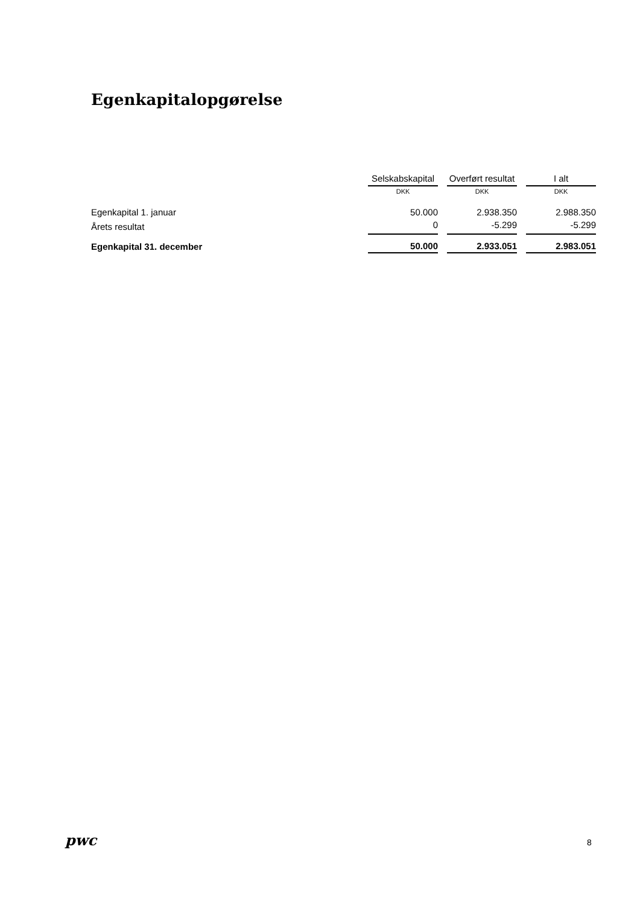Egenkapitalopgørelse
| | Selskabskapital | | Overført resultat | | I alt |
| --- | --- | --- | --- | --- | --- |
| | DKK | | DKK | | DKK |
| Egenkapital 1. januar | 50.000 | | 2.938.350 | | 2.988.350 |
| Årets resultat | 0 | | -5.299 | | -5.299 |
| Egenkapital 31. december | 50.000 | | 2.933.051 | | 2.983.051 |
pwc 8